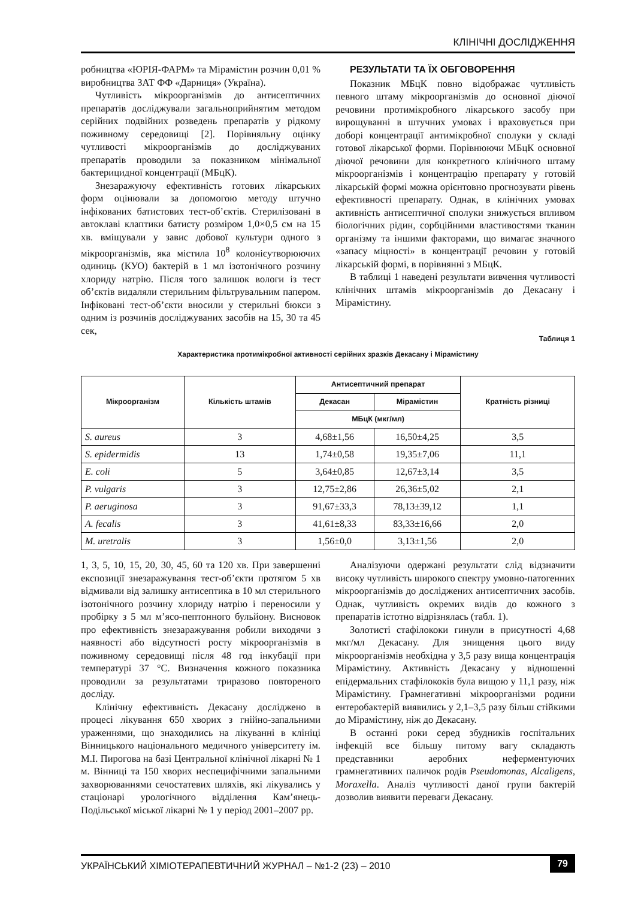КЛІНІЧНІ ДОСЛІДЖЕННЯ
робництва «ЮРІЯ-ФАРМ» та Мірамістин розчин 0,01 % виробництва ЗАТ ФФ «Дарниця» (Україна).
Чутливість мікроорганізмів до антисептичних препаратів досліджували загальноприйнятим методом серійних подвійних розведень препаратів у рідкому поживному середовищі [2]. Порівняльну оцінку чутливості мікроорганізмів до досліджуваних препаратів проводили за показником мінімальної бактерицидної концентрації (МБцК).
Знезаражуючу ефективність готових лікарських форм оцінювали за допомогою методу штучно інфікованих батистових тест-об’єктів. Стерилізовані в автоклаві клаптики батисту розміром 1,0×0,5 см на 15 хв. вміщували у завис добової культури одного з мікроорганізмів, яка містила 10<sup>8</sup> колонієутворюючих одиниць (КУО) бактерій в 1 мл ізотонічного розчину хлориду натрію. Після того залишок вологи із тест об’єктів видаляли стерильним фільтрувальним папером. Інфіковані тест-об’єкти вносили у стерильні бюкси з одним із розчинів досліджуваних засобів на 15, 30 та 45 сек,
РЕЗУЛЬТАТИ ТА ЇХ ОБГОВОРЕННЯ
Показник МБцК повно відображає чутливість певного штаму мікроорганізмів до основної діючої речовини протимікробного лікарського засобу при вирощуванні в штучних умовах і враховується при доборі концентрації антимікробної сполуки у складі готової лікарської форми. Порівнюючи МБцК основної діючої речовини для конкретного клінічного штаму мікроорганізмів і концентрацію препарату у готовій лікарській формі можна орієнтовно прогнозувати рівень ефективності препарату. Однак, в клінічних умовах активність антисептичної сполуки знижується впливом біологічних рідин, сорбційними властивостями тканин організму та іншими факторами, що вимагає значного «запасу міцності» в концентрації речовин у готовій лікарській формі, в порівнянні з МБцК.
В таблиці 1 наведені результати вивчення чутливості клінічних штамів мікроорганізмів до Декасану і Мірамістину.
Таблиця 1
Характеристика протимікробної активності серійних зразків Декасану і Мірамістину
| Мікроорганізм | Кількість штамів | Антисептичний препарат | | Кратність різниці |
| --- | --- | --- | --- | --- |
| | | Декасан | Мірамістин | |
| | | МБцК (мкг/мл) | | |
| S. aureus | 3 | 4,68±1,56 | 16,50±4,25 | 3,5 |
| S. epidermidis | 13 | 1,74±0,58 | 19,35±7,06 | 11,1 |
| E. coli | 5 | 3,64±0,85 | 12,67±3,14 | 3,5 |
| P. vulgaris | 3 | 12,75±2,86 | 26,36±5,02 | 2,1 |
| P. aeruginosa | 3 | 91,67±33,3 | 78,13±39,12 | 1,1 |
| A. fecalis | 3 | 41,61±8,33 | 83,33±16,66 | 2,0 |
| M. uretralis | 3 | 1,56±0,0 | 3,13±1,56 | 2,0 |
1, 3, 5, 10, 15, 20, 30, 45, 60 та 120 хв. При завершенні експозиції знезаражування тест-об’єкти протягом 5 хв відмивали від залишку антисептика в 10 мл стерильного ізотонічного розчину хлориду натрію і переносили у пробірку з 5 мл м’ясо-пептонного бульйону. Висновок про ефективність знезаражування робили виходячи з наявності або відсутності росту мікроорганізмів в поживному середовищі після 48 год інкубації при температурі 37 °С. Визначення кожного показника проводили за результатами триразово повтореного досліду.
Клінічну ефективність Декасану досліджено в процесі лікування 650 хворих з гнійно-запальними ураженнями, що знаходились на лікуванні в клініці Вінницького національного медичного університету ім. М.І. Пирогова на базі Центральної клінічної лікарні № 1 м. Вінниці та 150 хворих неспецифічними запальними захворюваннями сечостатевих шляхів, які лікувались у стаціонарі урологічного відділення Кам’янець-Подільської міської лікарні № 1 у період 2001–2007 рр.
Аналізуючи одержані результати слід відзначити високу чутливість широкого спектру умовно-патогенних мікроорганізмів до досліджених антисептичних засобів. Однак, чутливість окремих видів до кожного з препаратів істотно відрізнялась (табл. 1).
Золотисті стафілококи гинули в присутності 4,68 мкг/мл Декасану. Для знищення цього виду мікроорганізмів необхідна у 3,5 разу вища концентрація Мірамістину. Активність Декасану у відношенні епідермальних стафілококів була вищою у 11,1 разу, ніж Мірамістину. Грамнегативні мікроорганізми родини ентеробактерій виявились у 2,1–3,5 разу більш стійкими до Мірамістину, ніж до Декасану.
В останні роки серед збудників госпітальних інфекцій все більшу питому вагу складають представники аеробних неферментуючих грамнегативних паличок родів Pseudomonas, Alcaligens, Moraxella. Аналіз чутливості даної групи бактерій дозволив виявити переваги Декасану.
УКРАЇНСЬКИЙ ХІМІОТЕРАПЕВТИЧНИЙ ЖУРНАЛ – №1-2 (23) – 2010 79